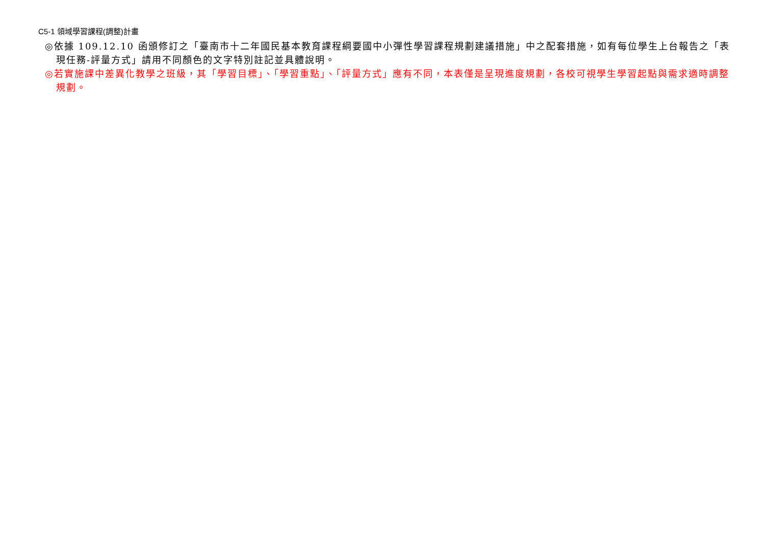C5-1 領域學習課程(調整)計畫
◎依據 109.12.10 函頒修訂之「臺南市十二年國民基本教育課程綱要國中小彈性學習課程規劃建議措施」中之配套措施，如有每位學生上台報告之「表現任務-評量方式」請用不同顏色的文字特別註記並具體說明。
◎若實施課中差異化教學之班級，其「學習目標」、「學習重點」、「評量方式」應有不同，本表僅是呈現進度規劃，各校可視學生學習起點與需求適時調整規劃。